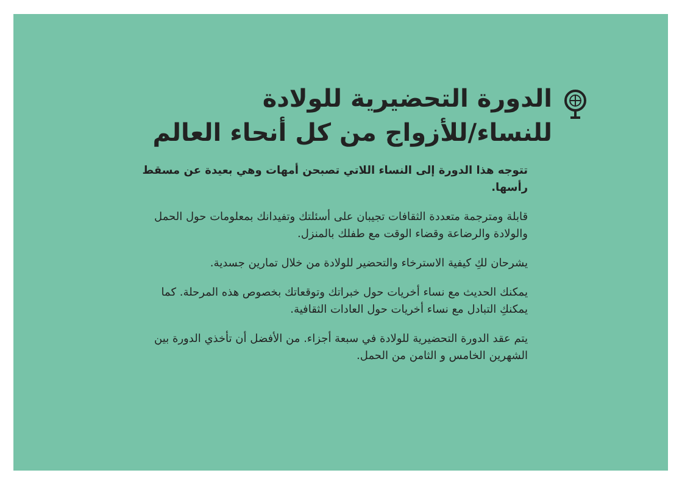الدورة التحضيرية للولادة
للنساء/للأزواج من كل أنحاء العالم
تتوجه هذا الدورة إلى النساء اللاتي تصبحن أمهات وهي بعيدة عن مسقط رأسها.
قابلة ومترجمة متعددة الثقافات تجيبان على أسئلتك وتفيدانك بمعلومات حول الحمل والولادة والرضاعة وقضاء الوقت مع طفلك بالمنزل.
يشرحان لكِ كيفية الاسترخاء والتحضير للولادة من خلال تمارين جسدية.
يمكنك الحديث مع نساء أخريات حول خبراتك وتوقعاتك بخصوص هذه المرحلة. كما يمكنكِ التبادل مع نساء أخريات حول العادات الثقافية.
يتم عقد الدورة التحضيرية للولادة في سبعة أجزاء. من الأفضل أن تأخذي الدورة بين الشهرين الخامس و الثامن من الحمل.